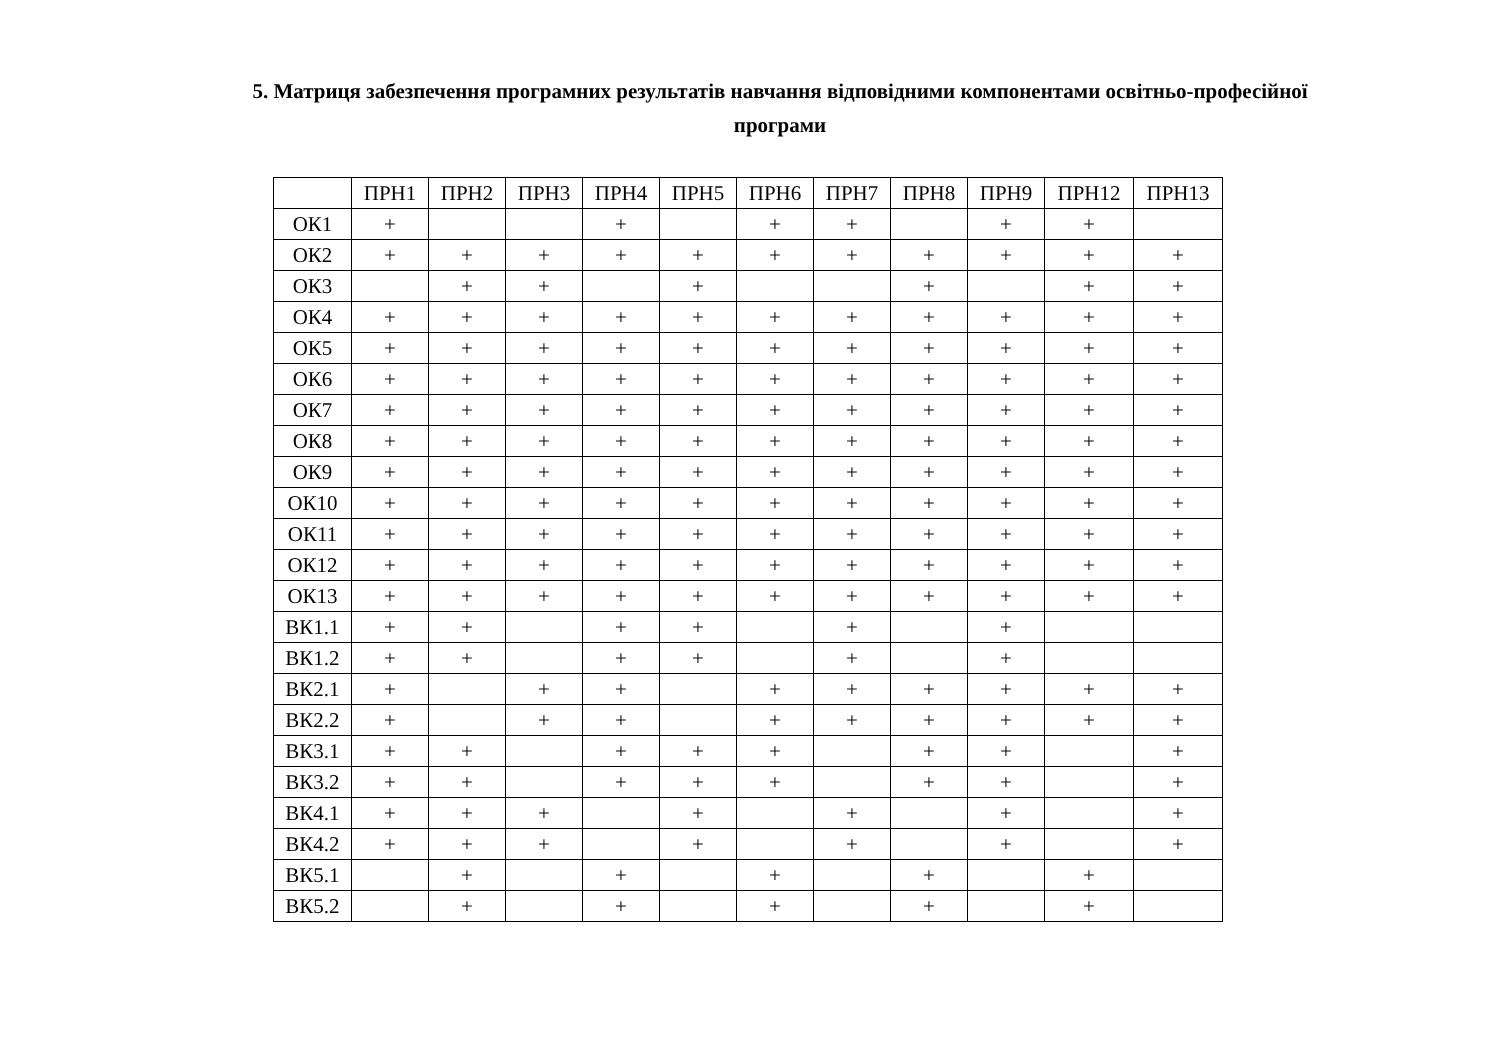5. Матриця забезпечення програмних результатів навчання відповідними компонентами освітньо-професійної програми
| | ПРН1 | ПРН2 | ПРН3 | ПРН4 | ПРН5 | ПРН6 | ПРН7 | ПРН8 | ПРН9 | ПРН12 | ПРН13 |
| --- | --- | --- | --- | --- | --- | --- | --- | --- | --- | --- | --- |
| ОК1 | + | | | + | | + | + | | + | + | |
| ОК2 | + | + | + | + | + | + | + | + | + | + | + |
| ОК3 | | + | + | | + | | | + | | + | + |
| ОК4 | + | + | + | + | + | + | + | + | + | + | + |
| ОК5 | + | + | + | + | + | + | + | + | + | + | + |
| ОК6 | + | + | + | + | + | + | + | + | + | + | + |
| ОК7 | + | + | + | + | + | + | + | + | + | + | + |
| ОК8 | + | + | + | + | + | + | + | + | + | + | + |
| ОК9 | + | + | + | + | + | + | + | + | + | + | + |
| ОК10 | + | + | + | + | + | + | + | + | + | + | + |
| ОК11 | + | + | + | + | + | + | + | + | + | + | + |
| ОК12 | + | + | + | + | + | + | + | + | + | + | + |
| ОК13 | + | + | + | + | + | + | + | + | + | + | + |
| ВК1.1 | + | + | | + | + | | + | | + | | |
| ВК1.2 | + | + | | + | + | | + | | + | | |
| ВК2.1 | + | | + | + | | + | + | + | + | + | + |
| ВК2.2 | + | | + | + | | + | + | + | + | + | + |
| ВК3.1 | + | + | | + | + | + | | + | + | | + |
| ВК3.2 | + | + | | + | + | + | | + | + | | + |
| ВК4.1 | + | + | + | | + | | + | | + | | + |
| ВК4.2 | + | + | + | | + | | + | | + | | + |
| ВК5.1 | | + | | + | | + | | + | | + | |
| ВК5.2 | | + | | + | | + | | + | | + | |